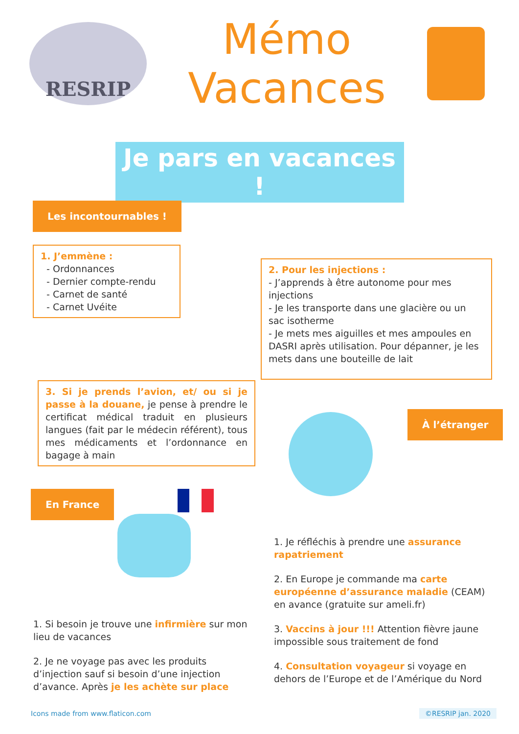RESRIP
Mémo
Vacances
Je pars en vacances !
Les incontournables !
1. J’emmène :
- Ordonnances
- Dernier compte-rendu
- Carnet de santé
- Carnet Uvéite
2. Pour les injections :
- J’apprends à être autonome pour mes injections
- Je les transporte dans une glacière ou un sac isotherme
- Je mets mes aiguilles et mes ampoules en DASRI après utilisation. Pour dépanner, je les mets dans une bouteille de lait
3. Si je prends l’avion, et/ ou si je passe à la douane, je pense à prendre le certificat médical traduit en plusieurs langues (fait par le médecin référent), tous mes médicaments et l’ordonnance en bagage à main
À l’étranger
En France
1. Si besoin je trouve une infirmière sur mon lieu de vacances
2. Je ne voyage pas avec les produits d’injection sauf si besoin d’une injection d’avance. Après je les achète sur place
1. Je réfléchis à prendre une assurance rapatriement
2. En Europe je commande ma carte européenne d’assurance maladie (CEAM) en avance (gratuite sur ameli.fr)
3. Vaccins à jour !!! Attention fièvre jaune impossible sous traitement de fond
4. Consultation voyageur si voyage en dehors de l’Europe et de l’Amérique du Nord
Icons made from www.flaticon.com
©RESRIP jan. 2020